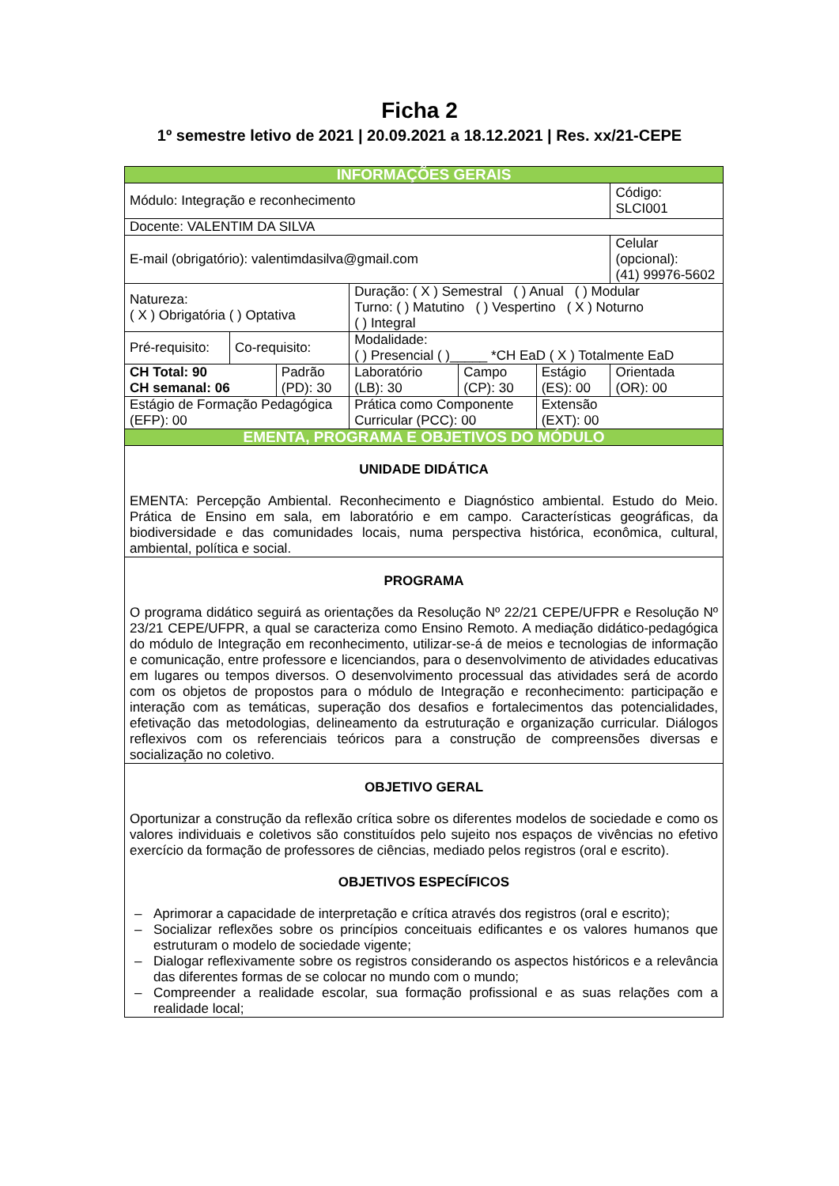Ficha 2
1º semestre letivo de 2021 | 20.09.2021 a 18.12.2021 | Res. xx/21-CEPE
| INFORMAÇÕES GERAIS | | | | | | | | |
| --- | --- | --- | --- | --- | --- | --- | --- | --- |
| Módulo: Integração e reconhecimento | | | | | | | | Código: SLCI001 |
| Docente: VALENTIM DA SILVA | | | | | | | | |
| E-mail (obrigatório): valentimdasilva@gmail.com | | | | | | | Celular (opcional): (41) 99976-5602 | |
| Natureza: ( X ) Obrigatória ( ) Optativa | | | Duração: ( X ) Semestral ( ) Anual ( ) Modular Turno: ( ) Matutino ( ) Vespertino ( X ) Noturno ( ) Integral | | | | | |
| Pré-requisito: | Co-requisito: | | Modalidade: ( ) Presencial ( )_____ *CH EaD ( X ) Totalmente EaD | | | | | |
| CH Total: 90 CH semanal: 06 | | Padrão (PD): 30 | | Laboratório (LB): 30 | Campo (CP): 30 | Estágio (ES): 00 | Orientada (OR): 00 | |
| Estágio de Formação Pedagógica (EFP): 00 | | | | Prática como Componente Curricular (PCC): 00 | | Extensão (EXT): 00 | | |
| EMENTA, PROGRAMA E OBJETIVOS DO MÓDULO | | | | | | | | |
| UNIDADE DIDÁTICA EMENTA: Percepção Ambiental. Reconhecimento e Diagnóstico ambiental. Estudo do Meio. Prática de Ensino em sala, em laboratório e em campo. Características geográficas, da biodiversidade e das comunidades locais, numa perspectiva histórica, econômica, cultural, ambiental, política e social. | | | | | | | | |
| PROGRAMA O programa didático seguirá as orientações da Resolução Nº 22/21 CEPE/UFPR e Resolução Nº 23/21 CEPE/UFPR, a qual se caracteriza como Ensino Remoto. A mediação didático-pedagógica do módulo de Integração em reconhecimento, utilizar-se-á de meios e tecnologias de informação e comunicação, entre professore e licenciandos, para o desenvolvimento de atividades educativas em lugares ou tempos diversos. O desenvolvimento processual das atividades será de acordo com os objetos de propostos para o módulo de Integração e reconhecimento: participação e interação com as temáticas, superação dos desafios e fortalecimentos das potencialidades, efetivação das metodologias, delineamento da estruturação e organização curricular. Diálogos reflexivos com os referenciais teóricos para a construção de compreensões diversas e socialização no coletivo. | | | | | | | | |
| OBJETIVO GERAL Oportunizar a construção da reflexão crítica sobre os diferentes modelos de sociedade e como os valores individuais e coletivos são constituídos pelo sujeito nos espaços de vivências no efetivo exercício da formação de professores de ciências, mediado pelos registros (oral e escrito). OBJETIVOS ESPECÍFICOS – Aprimorar a capacidade de interpretação e crítica através dos registros (oral e escrito); – Socializar reflexões sobre os princípios conceituais edificantes e os valores humanos que estruturam o modelo de sociedade vigente; – Dialogar reflexivamente sobre os registros considerando os aspectos históricos e a relevância das diferentes formas de se colocar no mundo com o mundo; – Compreender a realidade escolar, sua formação profissional e as suas relações com a realidade local; | | | | | | | | |